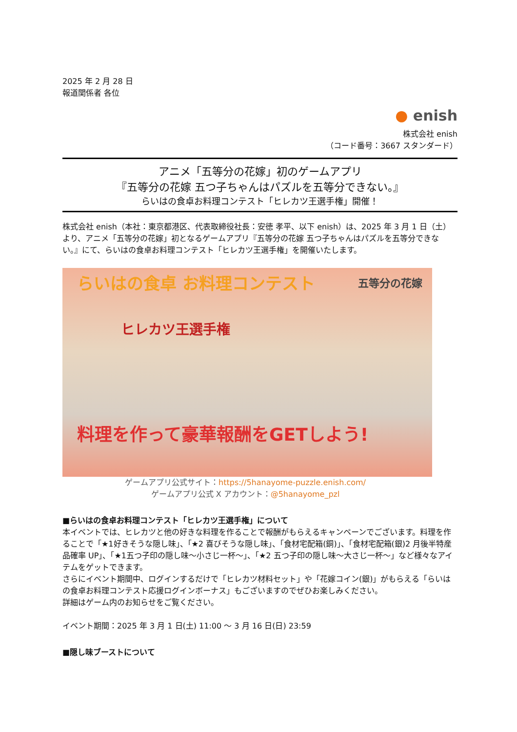2025 年 2 月 28 日
報道関係者 各位
● enish
株式会社 enish
（コード番号：3667 スタンダード）
アニメ「五等分の花嫁」初のゲームアプリ
『五等分の花嫁 五つ子ちゃんはパズルを五等分できない。』
らいはの食卓お料理コンテスト「ヒレカツ王選手権」開催！
株式会社 enish（本社：東京都港区、代表取締役社長：安徳 孝平、以下 enish）は、2025 年 3 月 1 日（土）より、アニメ「五等分の花嫁」初となるゲームアプリ『五等分の花嫁 五つ子ちゃんはパズルを五等分できない。』にて、らいはの食卓お料理コンテスト「ヒレカツ王選手権」を開催いたします。
らいはの食卓 お料理コンテスト
ヒレカツ王選手権
五等分の花嫁
料理を作って豪華報酬をGETしよう!
ゲームアプリ公式サイト：https://5hanayome-puzzle.enish.com/
ゲームアプリ公式 X アカウント：@5hanayome_pzl
■らいはの食卓お料理コンテスト「ヒレカツ王選手権」について
本イベントでは、ヒレカツと他の好きな料理を作ることで報酬がもらえるキャンペーンでございます。料理を作ることで「★1好きそうな隠し味」、「★2 喜びそうな隠し味」、「食材宅配箱(銅)」、「食材宅配箱(銀)2 月後半特産品確率 UP」、「★1五つ子印の隠し味～小さじ一杯～」、「★2 五つ子印の隠し味～大さじ一杯～」など様々なアイテムをゲットできます。
さらにイベント期間中、ログインするだけで「ヒレカツ材料セット」や「花嫁コイン(銀)」がもらえる「らいはの食卓お料理コンテスト応援ログインボーナス」もございますのでぜひお楽しみください。
詳細はゲーム内のお知らせをご覧ください。
イベント期間：2025 年 3 月 1 日(土) 11:00 ～ 3 月 16 日(日) 23:59
■隠し味ブーストについて